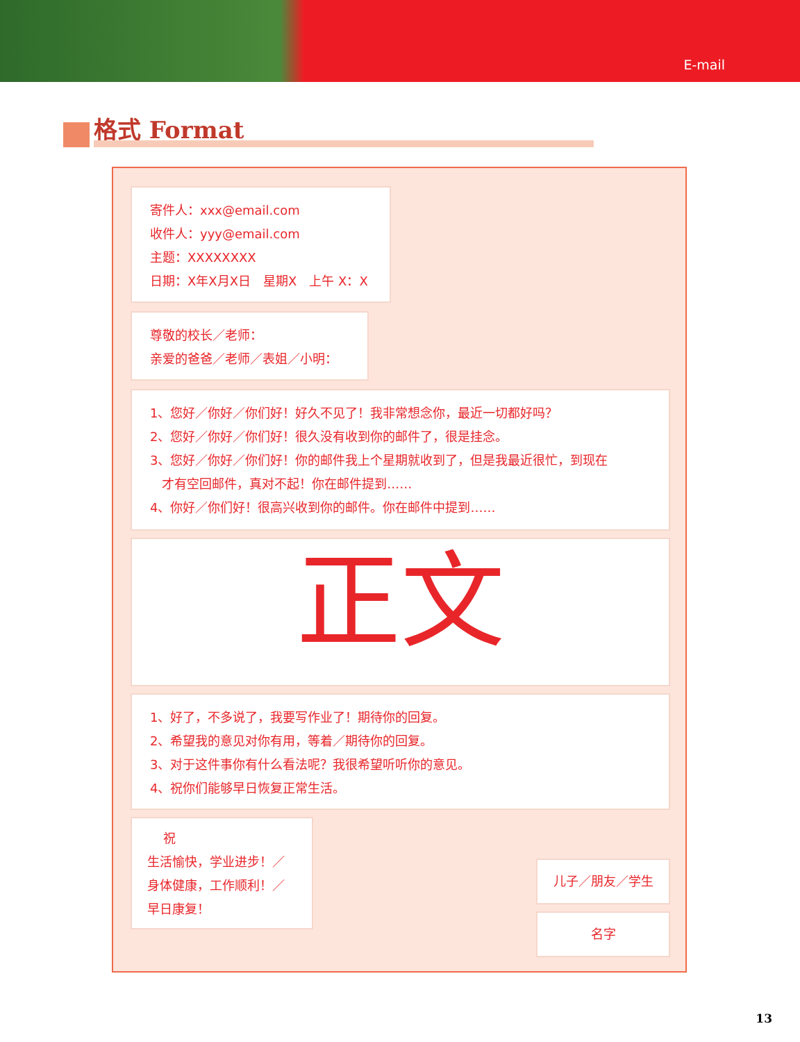E-mail
格式 Format
寄件人：xxx@email.com
收件人：yyy@email.com
主题：XXXXXXXX
日期：X年X月X日　星期X　上午 X：X
尊敬的校长／老师：
亲爱的爸爸／老师／表姐／小明：
1、您好／你好／你们好！好久不见了！我非常想念你，最近一切都好吗？
2、您好／你好／你们好！很久没有收到你的邮件了，很是挂念。
3、您好／你好／你们好！你的邮件我上个星期就收到了，但是我最近很忙，到现在
才有空回邮件，真对不起！你在邮件提到……
4、你好／你们好！很高兴收到你的邮件。你在邮件中提到……
正文
1、好了，不多说了，我要写作业了！期待你的回复。
2、希望我的意见对你有用，等着／期待你的回复。
3、对于这件事你有什么看法呢？我很希望听听你的意见。
4、祝你们能够早日恢复正常生活。
祝
生活愉快，学业进步！／
身体健康，工作顺利！／
早日康复！
儿子／朋友／学生
名字
13